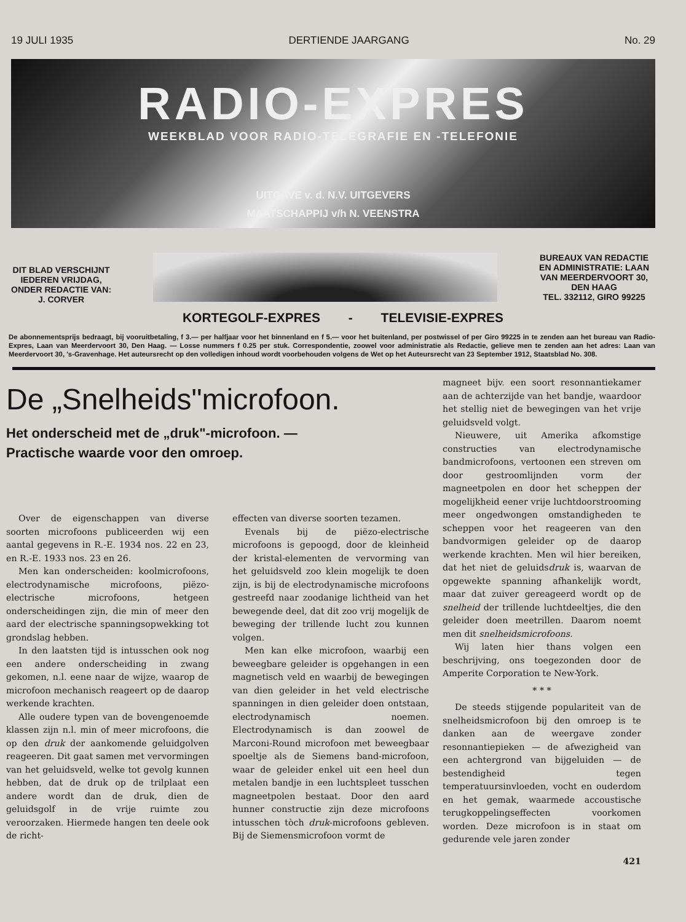19 JULI 1935 DERTIENDE JAARGANG No. 29
RADIO-EXPRES
WEEKBLAD VOOR RADIO-TELEGRAFIE EN -TELEFONIE
UITGAVE v. d. N.V. UITGEVERS
MAATSCHAPPIJ v/h N. VEENSTRA
DIT BLAD VERSCHIJNT
IEDEREN VRIJDAG,
ONDER REDACTIE VAN:
J. CORVER
BUREAUX VAN REDACTIE
EN ADMINISTRATIE: LAAN
VAN MEERDERVOORT 30,
DEN HAAG
TEL. 332112, GIRO 99225
KORTEGOLF-EXPRES - TELEVISIE-EXPRES
De abonnementsprijs bedraagt, bij vooruitbetaling, f 3.— per halfjaar voor het binnenland en f 5.— voor het buitenland, per postwissel of per Giro 99225 in te zenden aan het bureau van Radio-Expres, Laan van Meerdervoort 30, Den Haag. — Losse nummers f 0.25 per stuk. Correspondentie, zoowel voor administratie als Redactie, gelieve men te zenden aan het adres: Laan van Meerdervoort 30, 's-Gravenhage. Het auteursrecht op den volledigen inhoud wordt voorbehouden volgens de Wet op het Auteursrecht van 23 September 1912, Staatsblad No. 308.
De „Snelheids"microfoon.
Het onderscheid met de „druk"-microfoon. —
Practische waarde voor den omroep.
Over de eigenschappen van diverse soorten microfoons publiceerden wij een aantal gegevens in R.-E. 1934 nos. 22 en 23, en R.-E. 1933 nos. 23 en 26.
Men kan onderscheiden: koolmicrofoons, electrodynamische microfoons, piëzo-electrische microfoons, hetgeen onderscheidingen zijn, die min of meer den aard der electrische spanningsopwekking tot grondslag hebben.
In den laatsten tijd is intusschen ook nog een andere onderscheiding in zwang gekomen, n.l. eene naar de wijze, waarop de microfoon mechanisch reageert op de daarop werkende krachten.
Alle oudere typen van de bovengenoemde klassen zijn n.l. min of meer microfoons, die op den druk der aankomende geluidgolven reageeren. Dit gaat samen met vervormingen van het geluidsveld, welke tot gevolg kunnen hebben, dat de druk op de trilplaat een andere wordt dan de druk, dien de geluidsgolf in de vrije ruimte zou veroorzaken. Hiermede hangen ten deele ook de richt-
effecten van diverse soorten tezamen.
Evenals bij de piëzo-electrische microfoons is gepoogd, door de kleinheid der kristal-elementen de vervorming van het geluidsveld zoo klein mogelijk te doen zijn, is bij de electrodynamische microfoons gestreefd naar zoodanige lichtheid van het bewegende deel, dat dit zoo vrij mogelijk de beweging der trillende lucht zou kunnen volgen.
Men kan elke microfoon, waarbij een beweegbare geleider is opgehangen in een magnetisch veld en waarbij de bewegingen van dien geleider in het veld electrische spanningen in dien geleider doen ontstaan, electrodynamisch noemen. Electrodynamisch is dan zoowel de Marconi-Round microfoon met beweegbaar spoeltje als de Siemens band-microfoon, waar de geleider enkel uit een heel dun metalen bandje in een luchtspleet tusschen magneetpolen bestaat. Door den aard hunner constructie zijn deze microfoons intusschen tòch druk-microfoons gebleven. Bij de Siemensmicrofoon vormt de
magneet bijv. een soort resonnantiekamer aan de achterzijde van het bandje, waardoor het stellig niet de bewegingen van het vrije geluidsveld volgt.
Nieuwere, uit Amerika afkomstige constructies van electrodynamische bandmicrofoons, vertoonen een streven om door gestroomlijnden vorm der magneetpolen en door het scheppen der mogelijkheid eener vrije luchtdoorstrooming meer ongedwongen omstandigheden te scheppen voor het reageeren van den bandvormigen geleider op de daarop werkende krachten. Men wil hier bereiken, dat het niet de geluidsdruk is, waarvan de opgewekte spanning afhankelijk wordt, maar dat zuiver gereageerd wordt op de snelheid der trillende luchtdeeltjes, die den geleider doen meetrillen. Daarom noemt men dit snelheidsmicrofoons.
Wij laten hier thans volgen een beschrijving, ons toegezonden door de Amperite Corporation te New-York.
* * *
De steeds stijgende populariteit van de snelheidsmicrofoon bij den omroep is te danken aan de weergave zonder resonnantiepieken — de afwezigheid van een achtergrond van bijgeluiden — de bestendigheid tegen temperatuursinvloeden, vocht en ouderdom en het gemak, waarmede accoustische terugkoppelingseffecten voorkomen worden. Deze microfoon is in staat om gedurende vele jaren zonder
421